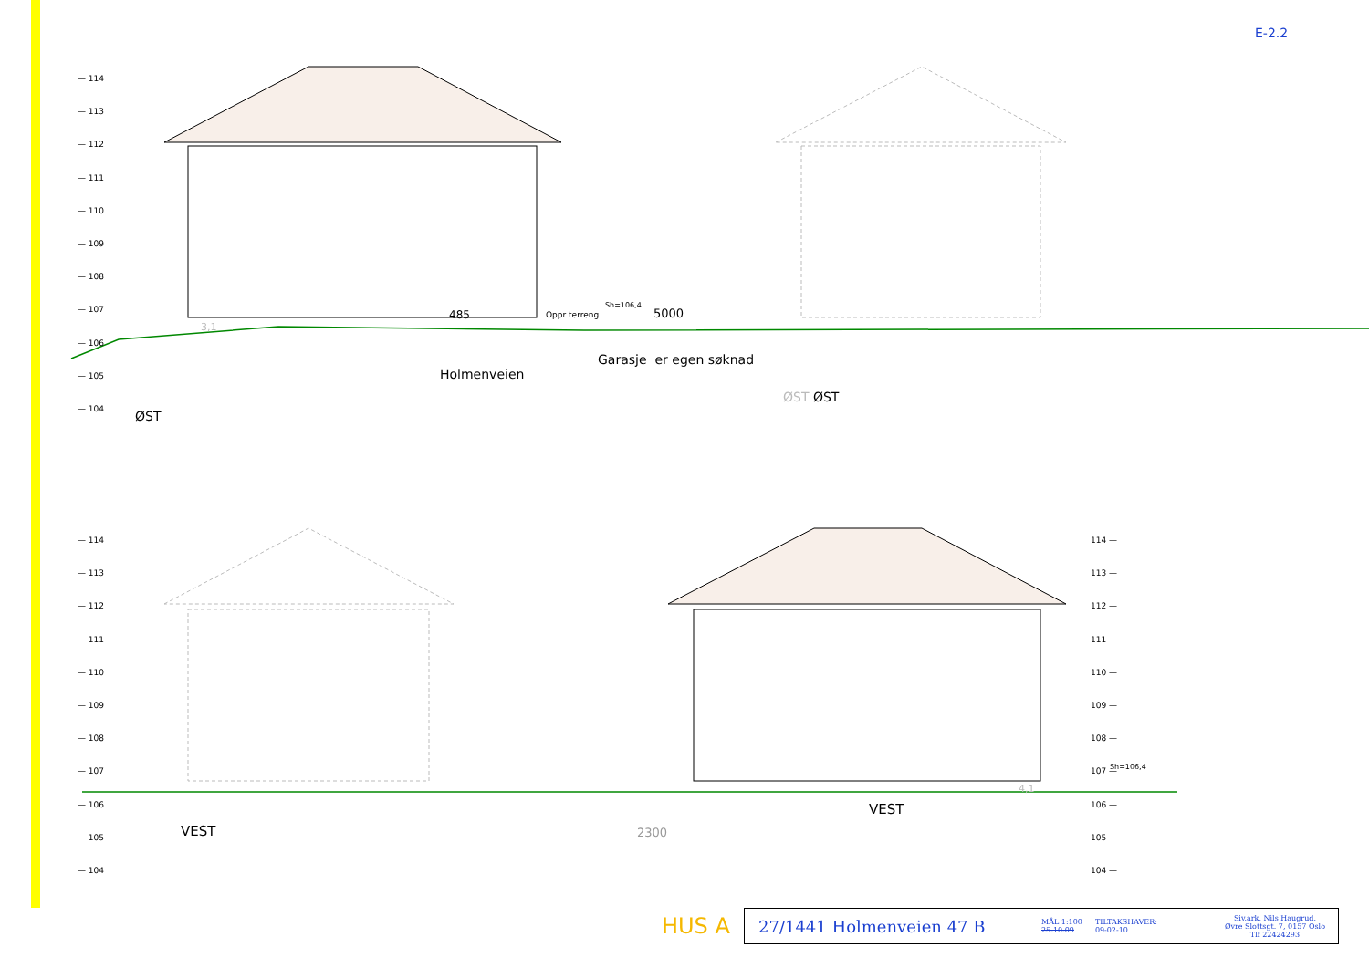E-2.2
— 114
— 113
— 112
— 111
— 110
— 109
— 108
— 107
— 106
— 105
— 104
— 114
— 113
— 112
— 111
— 110
— 109
— 108
— 107
— 106
— 105
— 104
114 —
113 —
112 —
111 —
110 —
109 —
108 —
107 —
106 —
105 —
104 —
3,1
485 Oppr terreng
Sh=106,4
5000
Garasje er egen søknad
Holmenveien
ØST
ØST ØST
Sh=106,4
4,1
2300
VEST
VEST
HUS A
27/1441 Holmenveien 47 B
MÅL 1:100
25-10-09
TILTAKSHAVER:
09-02-10
Siv.ark. Nils Haugrud.
Øvre Slottsgt. 7, 0157 Oslo
Tlf 22424293